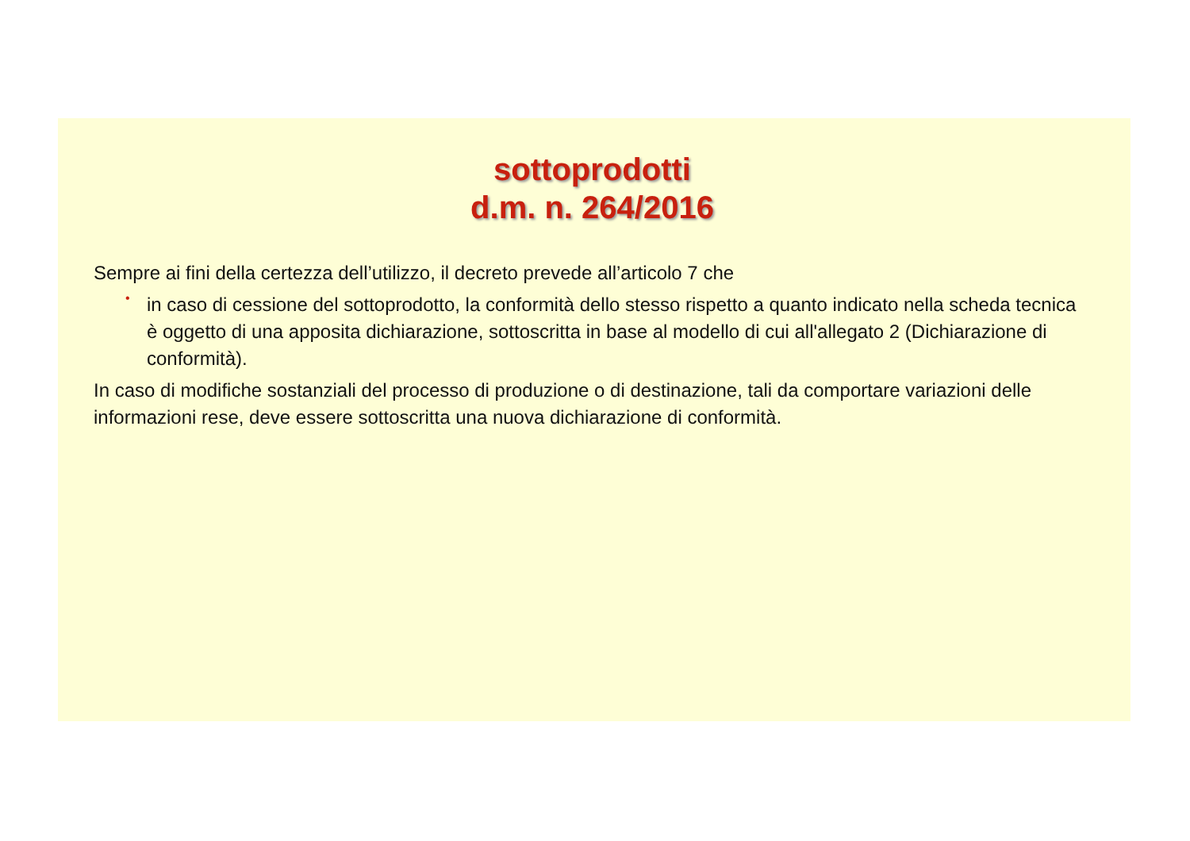sottoprodotti
d.m. n. 264/2016
Sempre ai fini della certezza dell’utilizzo, il decreto prevede all’articolo 7 che
•
in caso di cessione del sottoprodotto, la conformità dello stesso rispetto a quanto indicato nella scheda tecnica è oggetto di una apposita dichiarazione, sottoscritta in base al modello di cui all'allegato 2 (Dichiarazione di conformità).
In caso di modifiche sostanziali del processo di produzione o di destinazione, tali da comportare variazioni delle informazioni rese, deve essere sottoscritta una nuova dichiarazione di conformità.